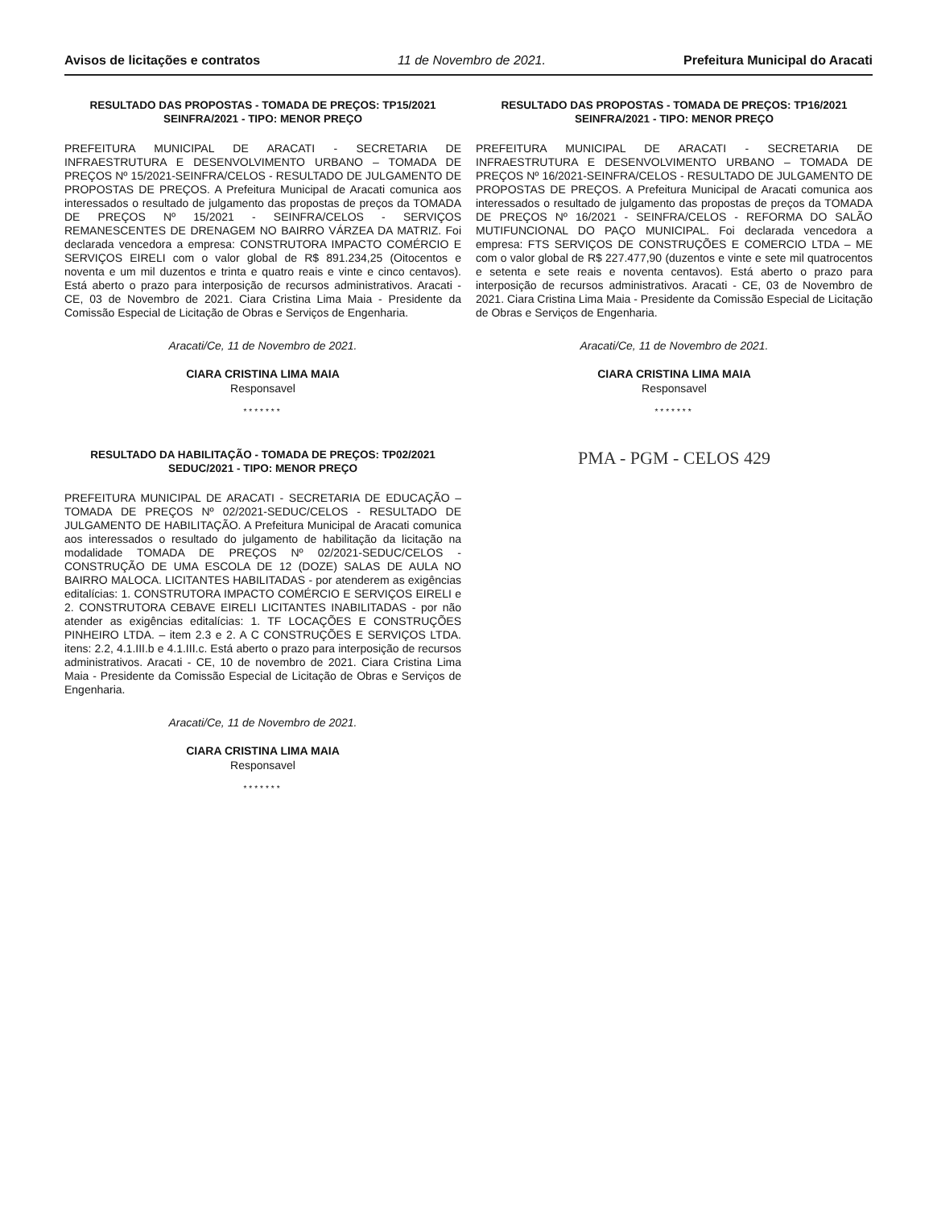Avisos de licitações e contratos 11 de Novembro de 2021. Prefeitura Municipal do Aracati
RESULTADO DAS PROPOSTAS - TOMADA DE PREÇOS: TP15/2021 SEINFRA/2021 - TIPO: MENOR PREÇO
PREFEITURA MUNICIPAL DE ARACATI - SECRETARIA DE INFRAESTRUTURA E DESENVOLVIMENTO URBANO – TOMADA DE PREÇOS Nº 15/2021-SEINFRA/CELOS - RESULTADO DE JULGAMENTO DE PROPOSTAS DE PREÇOS. A Prefeitura Municipal de Aracati comunica aos interessados o resultado de julgamento das propostas de preços da TOMADA DE PREÇOS Nº 15/2021 - SEINFRA/CELOS - SERVIÇOS REMANESCENTES DE DRENAGEM NO BAIRRO VÁRZEA DA MATRIZ. Foi declarada vencedora a empresa: CONSTRUTORA IMPACTO COMÉRCIO E SERVIÇOS EIRELI com o valor global de R$ 891.234,25 (Oitocentos e noventa e um mil duzentos e trinta e quatro reais e vinte e cinco centavos). Está aberto o prazo para interposição de recursos administrativos. Aracati - CE, 03 de Novembro de 2021. Ciara Cristina Lima Maia - Presidente da Comissão Especial de Licitação de Obras e Serviços de Engenharia.
Aracati/Ce, 11 de Novembro de 2021.
CIARA CRISTINA LIMA MAIA
Responsavel
*******
RESULTADO DA HABILITAÇÃO - TOMADA DE PREÇOS: TP02/2021 SEDUC/2021 - TIPO: MENOR PREÇO
PREFEITURA MUNICIPAL DE ARACATI - SECRETARIA DE EDUCAÇÃO – TOMADA DE PREÇOS Nº 02/2021-SEDUC/CELOS - RESULTADO DE JULGAMENTO DE HABILITAÇÃO. A Prefeitura Municipal de Aracati comunica aos interessados o resultado do julgamento de habilitação da licitação na modalidade TOMADA DE PREÇOS Nº 02/2021-SEDUC/CELOS - CONSTRUÇÃO DE UMA ESCOLA DE 12 (DOZE) SALAS DE AULA NO BAIRRO MALOCA. LICITANTES HABILITADAS - por atenderem as exigências editalícias: 1. CONSTRUTORA IMPACTO COMÉRCIO E SERVIÇOS EIRELI e 2. CONSTRUTORA CEBAVE EIRELI LICITANTES INABILITADAS - por não atender as exigências editalícias: 1. TF LOCAÇÕES E CONSTRUÇÕES PINHEIRO LTDA. – item 2.3 e 2. A C CONSTRUÇÕES E SERVIÇOS LTDA. itens: 2.2, 4.1.III.b e 4.1.III.c. Está aberto o prazo para interposição de recursos administrativos. Aracati - CE, 10 de novembro de 2021. Ciara Cristina Lima Maia - Presidente da Comissão Especial de Licitação de Obras e Serviços de Engenharia.
Aracati/Ce, 11 de Novembro de 2021.
CIARA CRISTINA LIMA MAIA
Responsavel
*******
RESULTADO DAS PROPOSTAS - TOMADA DE PREÇOS: TP16/2021 SEINFRA/2021 - TIPO: MENOR PREÇO
PREFEITURA MUNICIPAL DE ARACATI - SECRETARIA DE INFRAESTRUTURA E DESENVOLVIMENTO URBANO – TOMADA DE PREÇOS Nº 16/2021-SEINFRA/CELOS - RESULTADO DE JULGAMENTO DE PROPOSTAS DE PREÇOS. A Prefeitura Municipal de Aracati comunica aos interessados o resultado de julgamento das propostas de preços da TOMADA DE PREÇOS Nº 16/2021 - SEINFRA/CELOS - REFORMA DO SALÃO MUTIFUNCIONAL DO PAÇO MUNICIPAL. Foi declarada vencedora a empresa: FTS SERVIÇOS DE CONSTRUÇÕES E COMERCIO LTDA – ME com o valor global de R$ 227.477,90 (duzentos e vinte e sete mil quatrocentos e setenta e sete reais e noventa centavos). Está aberto o prazo para interposição de recursos administrativos. Aracati - CE, 03 de Novembro de 2021. Ciara Cristina Lima Maia - Presidente da Comissão Especial de Licitação de Obras e Serviços de Engenharia.
Aracati/Ce, 11 de Novembro de 2021.
CIARA CRISTINA LIMA MAIA
Responsavel
*******
PMA - PGM - CELOS 429